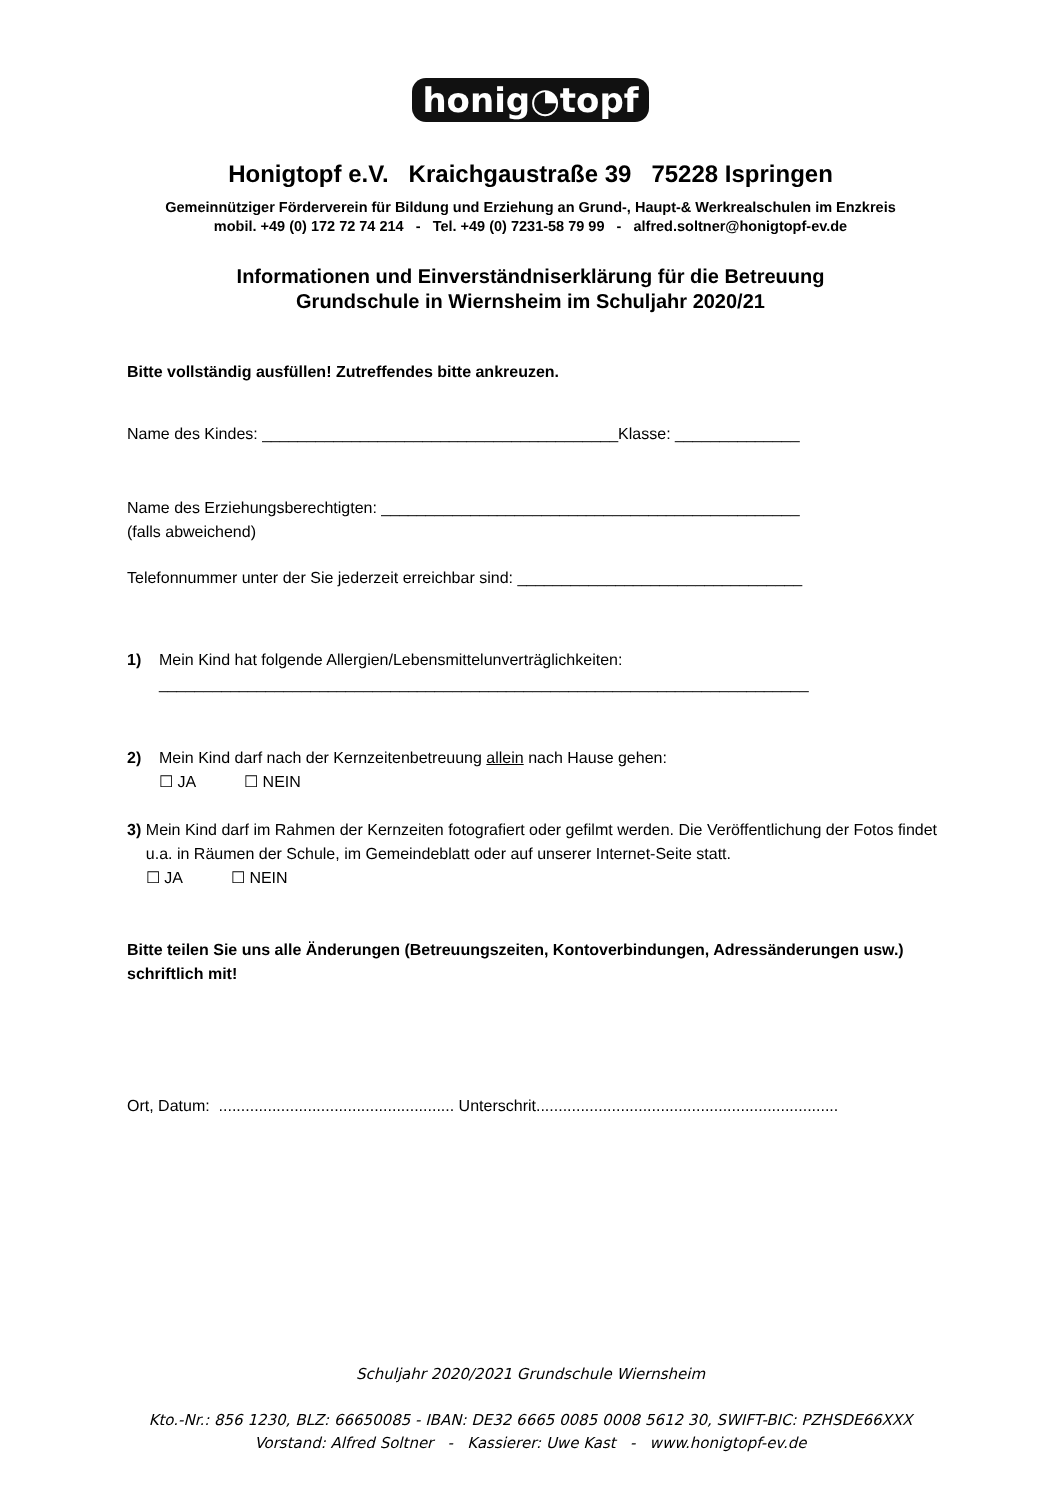honig◔topf
Honigtopf e.V. Kraichgaustraße 39 75228 Ispringen
Gemeinnütziger Förderverein für Bildung und Erziehung an Grund-, Haupt-& Werkrealschulen im Enzkreis
mobil. +49 (0) 172 72 74 214 - Tel. +49 (0) 7231-58 79 99 - alfred.soltner@honigtopf-ev.de
Informationen und Einverständniserklärung für die Betreuung
Grundschule in Wiernsheim im Schuljahr 2020/21
Bitte vollständig ausfüllen! Zutreffendes bitte ankreuzen.
Name des Kindes: ________________________________________Klasse: ______________
Name des Erziehungsberechtigten: _______________________________________________
(falls abweichend)
Telefonnummer unter der Sie jederzeit erreichbar sind: ________________________________
1) Mein Kind hat folgende Allergien/Lebensmittelunverträglichkeiten:
_________________________________________________________________________
2) Mein Kind darf nach der Kernzeitenbetreuung allein nach Hause gehen:
☐ JA ☐ NEIN
3) Mein Kind darf im Rahmen der Kernzeiten fotografiert oder gefilmt werden. Die Veröffentlichung der Fotos findet u.a. in Räumen der Schule, im Gemeindeblatt oder auf unserer Internet-Seite statt.
☐ JA ☐ NEIN
Bitte teilen Sie uns alle Änderungen (Betreuungszeiten, Kontoverbindungen, Adressänderungen usw.) schriftlich mit!
Ort, Datum: ..................................................... Unterschrit....................................................................
Schuljahr 2020/2021 Grundschule Wiernsheim
Kto.-Nr.: 856 1230, BLZ: 66650085 - IBAN: DE32 6665 0085 0008 5612 30, SWIFT-BIC: PZHSDE66XXX
Vorstand: Alfred Soltner - Kassierer: Uwe Kast - www.honigtopf-ev.de